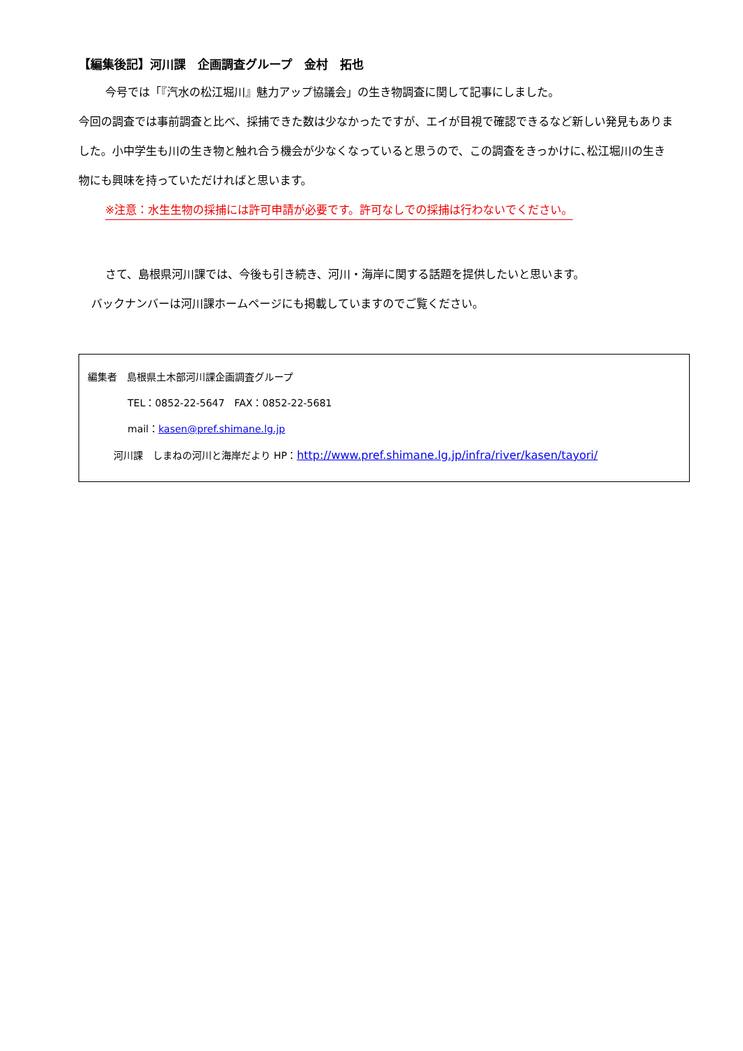【編集後記】河川課　企画調査グループ　金村　拓也
今号では「『汽水の松江堀川』魅力アップ協議会」の生き物調査に関して記事にしました。
今回の調査では事前調査と比べ、採捕できた数は少なかったですが、エイが目視で確認できるなど新しい発見もありました。小中学生も川の生き物と触れ合う機会が少なくなっていると思うので、この調査をきっかけに､松江堀川の生き物にも興味を持っていただければと思います。
※注意：水生生物の採捕には許可申請が必要です。許可なしでの採捕は行わないでください。
さて、島根県河川課では、今後も引き続き、河川・海岸に関する話題を提供したいと思います。
バックナンバーは河川課ホームページにも掲載していますのでご覧ください。
編集者　島根県土木部河川課企画調査グループ
TEL：0852-22-5647　FAX：0852-22-5681
mail：kasen@pref.shimane.lg.jp
河川課　しまねの河川と海岸だより HP：http://www.pref.shimane.lg.jp/infra/river/kasen/tayori/